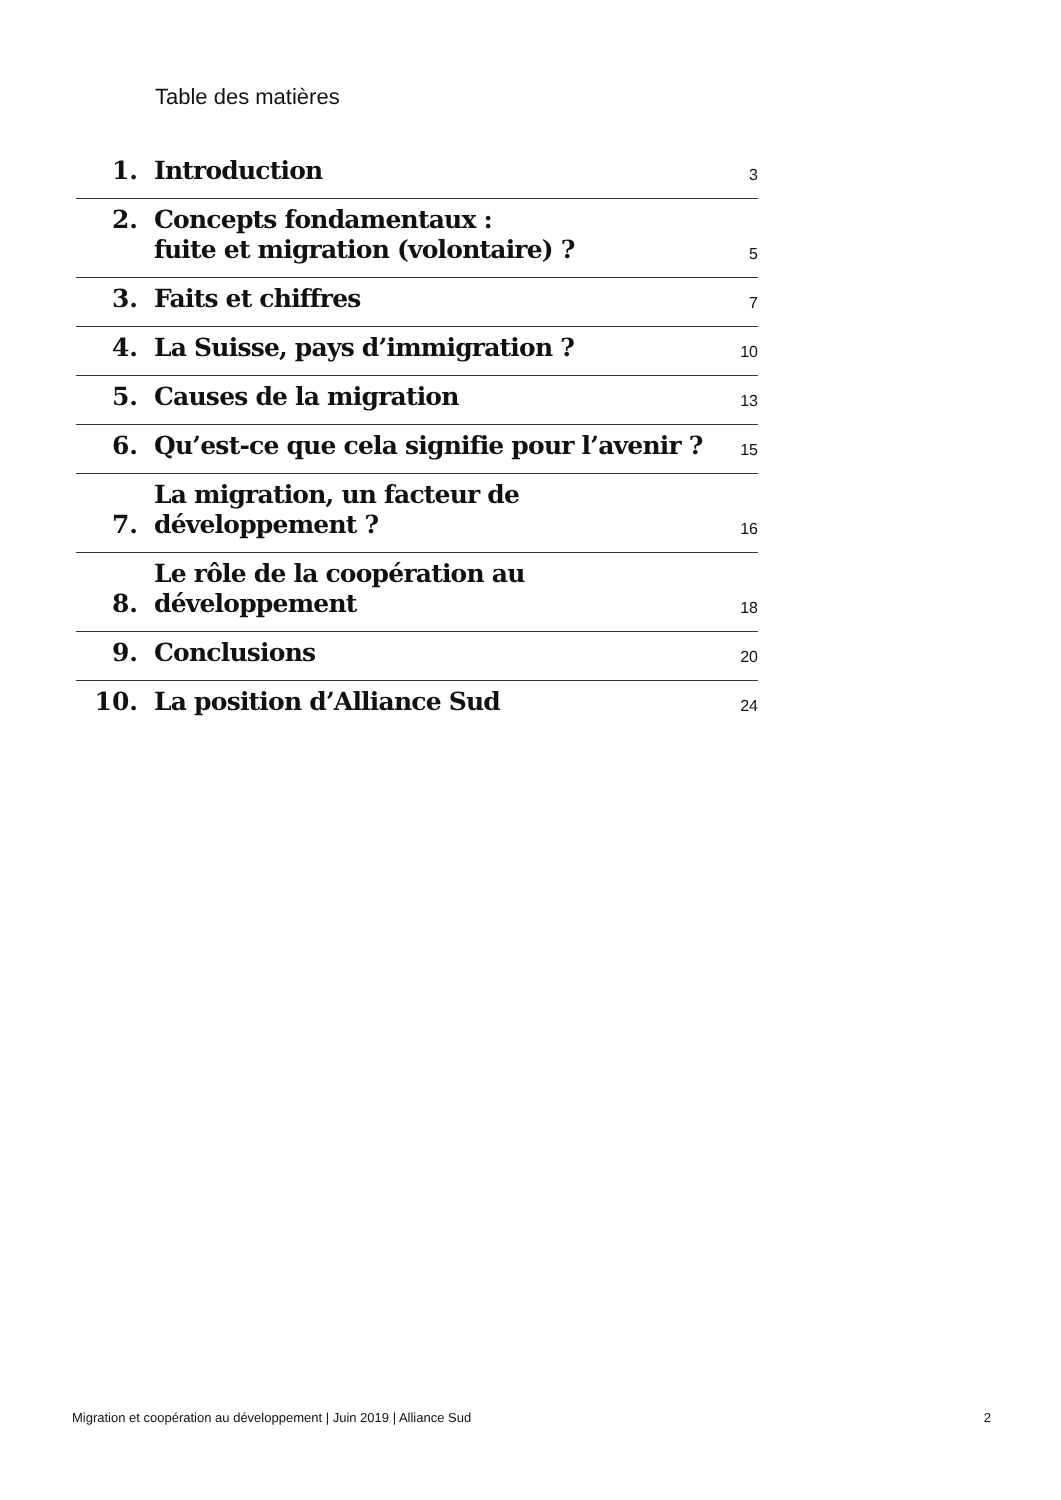Table des matières
1.
Introduction
3
2.
Concepts fondamentaux :
fuite et migration (volontaire) ?
5
3.
Faits et chiffres
7
4.
La Suisse, pays d’immigration ?
10
5.
Causes de la migration
13
6.
Qu’est-ce que cela signifie pour l’avenir ?
15
7.
La migration, un facteur de développement ?
16
8.
Le rôle de la coopération au développement
18
9.
Conclusions
20
10.
La position d’Alliance Sud
24
Migration et coopération au développement | Juin 2019 | Alliance Sud 2